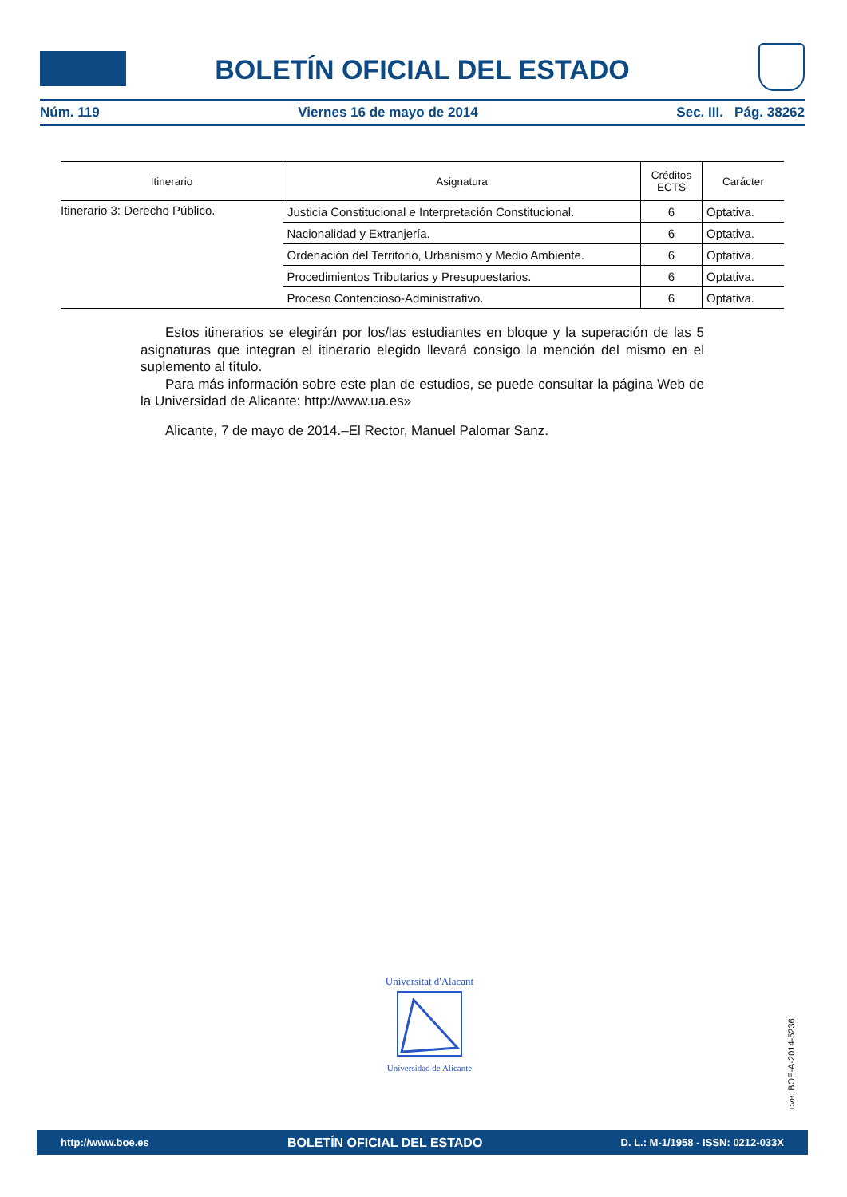BOLETÍN OFICIAL DEL ESTADO
Núm. 119 Viernes 16 de mayo de 2014 Sec. III. Pág. 38262
| Itinerario | Asignatura | Créditos ECTS | Carácter |
| --- | --- | --- | --- |
| Itinerario 3: Derecho Público. | Justicia Constitucional e Interpretación Constitucional. | 6 | Optativa. |
| | Nacionalidad y Extranjería. | 6 | Optativa. |
| | Ordenación del Territorio, Urbanismo y Medio Ambiente. | 6 | Optativa. |
| | Procedimientos Tributarios y Presupuestarios. | 6 | Optativa. |
| | Proceso Contencioso-Administrativo. | 6 | Optativa. |
Estos itinerarios se elegirán por los/las estudiantes en bloque y la superación de las 5 asignaturas que integran el itinerario elegido llevará consigo la mención del mismo en el suplemento al título.
Para más información sobre este plan de estudios, se puede consultar la página Web de la Universidad de Alicante: http://www.ua.es»
Alicante, 7 de mayo de 2014.–El Rector, Manuel Palomar Sanz.
Universitat d'Alacant
Universidad de Alicante
cve: BOE-A-2014-5236
http://www.boe.es BOLETÍN OFICIAL DEL ESTADO D. L.: M-1/1958 - ISSN: 0212-033X